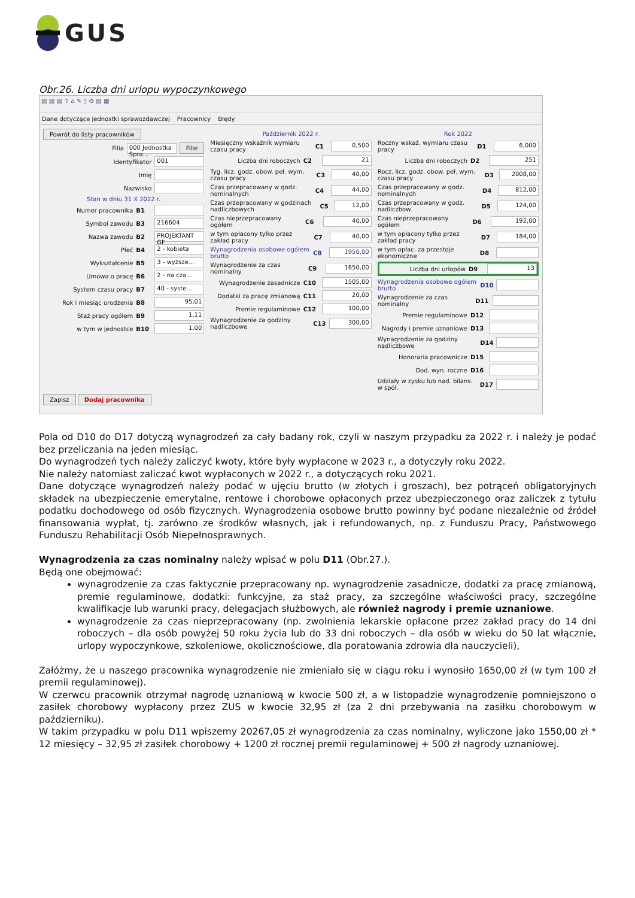GUS
Obr.26. Liczba dni urlopu wypoczynkowego
▤ ▤ ▤ ⇧ ⌂ ✎ ▯ ⚙ ▤ ▦
Dane dotyczące jednostki sprawozdawczej Pracownicy Błędy
Powrót do listy pracowników
Filia 000 Jednostka Spra... Filie
Identyfikator 001
Imię
Nazwisko
Stan w dniu 31 X 2022 r.
Numer pracownika B1
Symbol zawodu B3 216604
Nazwa zawodu B2 PROJEKTANT GF
Płeć B4 2 - kobieta
Wykształcenie B5 3 - wyższe...
Umowa o pracę B6 2 - na cza...
System czasu pracy B7 40 - syste...
Rok i miesiąc urodzenia B8 95,01
Staż pracy ogółem B9 1,11
w tym w jednostce B10 1,00
Zapisz Dodaj pracownika
Październik 2022 r.
Miesięczny wskaźnik wymiaru czasu pracy C1 0,500
Liczba dni roboczych C2 21
Tyg. licz. godz. obow. peł. wym. czasu pracy C3 40,00
Czas przepracowany w godz. nominalnych C4 44,00
Czas przepracowany w godzinach nadliczbowych C5 12,00
Czas nieprzepracowany ogółem C6 40,00
w tym opłacony tylko przez zakład pracy C7 40,00
Wynagrodzenia osobowe ogółem brutto C8 1950,00
Wynagrodzenie za czas nominalny C9 1650,00
Wynagrodzenie zasadnicze C10 1505,00
Dodatki za pracę zmianową C11 20,00
Premie regulaminowe C12 100,00
Wynagrodzenie za godziny nadliczbowe C13 300,00
Rok 2022
Roczny wskaź. wymiaru czasu pracy D1 6,000
Liczba dni roboczych D2 251
Rocz. licz. godz. obow. peł. wym. czasu pracy D3 2008,00
Czas przepracowany w godz. nominalnych D4 812,00
Czas przepracowany w godz. nadliczbow. D5 124,00
Czas nieprzepracowany ogółem D6 192,00
w tym opłacony tylko przez zakład pracy D7 184,00
w tym opłac. za przestoje ekonomiczne D8
Liczba dni urlopów D9 13
Wynagrodzenia osobowe ogółem brutto D10
Wynagrodzenie za czas nominalny D11
Premie regulaminowe D12
Nagrody i premie uznaniowe D13
Wynagrodzenie za godziny nadliczbowe D14
Honoraria pracownicze D15
Dod. wyn. roczne D16
Udziały w zysku lub nad. bilans. w spół. D17
Pola od D10 do D17 dotyczą wynagrodzeń za cały badany rok, czyli w naszym przypadku za 2022 r. i należy je podać bez przeliczania na jeden miesiąc.
Do wynagrodzeń tych należy zaliczyć kwoty, które były wypłacone w 2023 r., a dotyczyły roku 2022.
Nie należy natomiast zaliczać kwot wypłaconych w 2022 r., a dotyczących roku 2021.
Dane dotyczące wynagrodzeń należy podać w ujęciu brutto (w złotych i groszach), bez potrąceń obligatoryjnych składek na ubezpieczenie emerytalne, rentowe i chorobowe opłaconych przez ubezpieczonego oraz zaliczek z tytułu podatku dochodowego od osób fizycznych. Wynagrodzenia osobowe brutto powinny być podane niezależnie od źródeł finansowania wypłat, tj. zarówno ze środków własnych, jak i refundowanych, np. z Funduszu Pracy, Państwowego Funduszu Rehabilitacji Osób Niepełnosprawnych.
Wynagrodzenia za czas nominalny należy wpisać w polu D11 (Obr.27.).
Będą one obejmować:
wynagrodzenie za czas faktycznie przepracowany np. wynagrodzenie zasadnicze, dodatki za pracę zmianową, premie regulaminowe, dodatki: funkcyjne, za staż pracy, za szczególne właściwości pracy, szczególne kwalifikacje lub warunki pracy, delegacjach służbowych, ale również nagrody i premie uznaniowe.
wynagrodzenie za czas nieprzepracowany (np. zwolnienia lekarskie opłacone przez zakład pracy do 14 dni roboczych – dla osób powyżej 50 roku życia lub do 33 dni roboczych – dla osób w wieku do 50 lat włącznie, urlopy wypoczynkowe, szkoleniowe, okolicznościowe, dla poratowania zdrowia dla nauczycieli),
Załóżmy, że u naszego pracownika wynagrodzenie nie zmieniało się w ciągu roku i wynosiło 1650,00 zł (w tym 100 zł premii regulaminowej).
W czerwcu pracownik otrzymał nagrodę uznaniową w kwocie 500 zł, a w listopadzie wynagrodzenie pomniejszono o zasiłek chorobowy wypłacony przez ZUS w kwocie 32,95 zł (za 2 dni przebywania na zasiłku chorobowym w październiku).
W takim przypadku w polu D11 wpiszemy 20267,05 zł wynagrodzenia za czas nominalny, wyliczone jako 1550,00 zł * 12 miesięcy – 32,95 zł zasiłek chorobowy + 1200 zł rocznej premii regulaminowej + 500 zł nagrody uznaniowej.